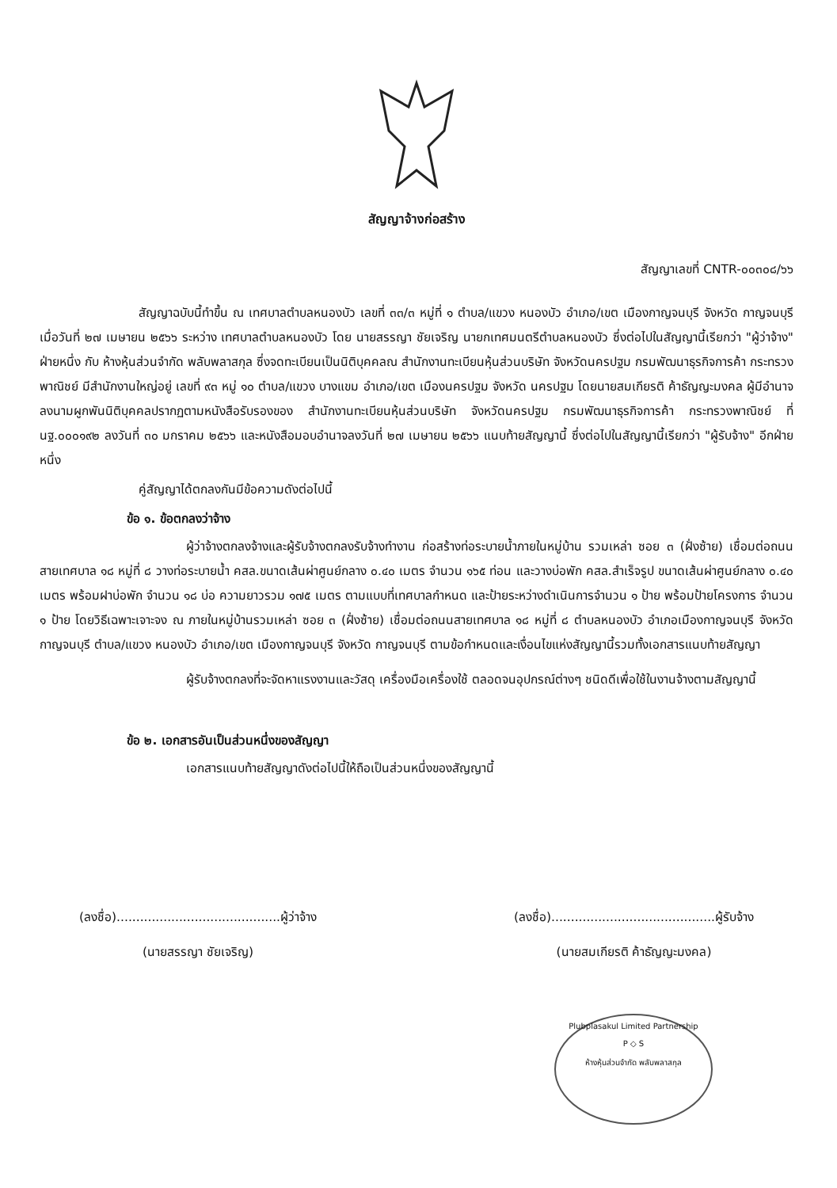สัญญาจ้างก่อสร้าง
สัญญาเลขที่ CNTR-๐๐๓๐๘/๖๖
สัญญาฉบับนี้ทำขึ้น ณ เทศบาลตำบลหนองบัว เลขที่ ๓๓/๓ หมู่ที่ ๑ ตำบล/แขวง หนองบัว อำเภอ/เขต เมืองกาญจนบุรี จังหวัด กาญจนบุรี เมื่อวันที่ ๒๗ เมษายน ๒๕๖๖ ระหว่าง เทศบาลตำบลหนองบัว โดย นายสรรญา ชัยเจริญ นายกเทศมนตรีตำบลหนองบัว ซึ่งต่อไปในสัญญานี้เรียกว่า "ผู้ว่าจ้าง" ฝ่ายหนึ่ง กับ ห้างหุ้นส่วนจำกัด พลับพลาสกุล ซึ่งจดทะเบียนเป็นนิติบุคคลณ สำนักงานทะเบียนหุ้นส่วนบริษัท จังหวัดนครปฐม กรมพัฒนาธุรกิจการค้า กระทรวงพาณิชย์ มีสำนักงานใหญ่อยู่ เลขที่ ๙๓ หมู่ ๑๐ ตำบล/แขวง บางแขม อำเภอ/เขต เมืองนครปฐม จังหวัด นครปฐม โดยนายสมเกียรติ ค้าธัญญะมงคล ผู้มีอำนาจลงนามผูกพันนิติบุคคลปรากฏตามหนังสือรับรองของ สำนักงานทะเบียนหุ้นส่วนบริษัท จังหวัดนครปฐม กรมพัฒนาธุรกิจการค้า กระทรวงพาณิชย์ ที่ นฐ.๐๐๐๑๙๒ ลงวันที่ ๓๐ มกราคม ๒๕๖๖ และหนังสือมอบอำนาจลงวันที่ ๒๗ เมษายน ๒๕๖๖ แนบท้ายสัญญานี้ ซึ่งต่อไปในสัญญานี้เรียกว่า "ผู้รับจ้าง" อีกฝ่ายหนึ่ง
คู่สัญญาได้ตกลงกันมีข้อความดังต่อไปนี้
ข้อ ๑. ข้อตกลงว่าจ้าง
ผู้ว่าจ้างตกลงจ้างและผู้รับจ้างตกลงรับจ้างทำงาน ก่อสร้างท่อระบายน้ำภายในหมู่บ้าน รวมเหล่า ซอย ๓ (ฝั่งซ้าย) เชื่อมต่อถนนสายเทศบาล ๑๘ หมู่ที่ ๘ วางท่อระบายน้ำ คสล.ขนาดเส้นผ่าศูนย์กลาง ๐.๔๐ เมตร จำนวน ๑๖๕ ท่อน และวางบ่อพัก คสล.สำเร็จรูป ขนาดเส้นผ่าศูนย์กลาง ๐.๔๐ เมตร พร้อมฝาบ่อพัก จำนวน ๑๘ บ่อ ความยาวรวม ๑๗๕ เมตร ตามแบบที่เทศบาลกำหนด และป้ายระหว่างดำเนินการจำนวน ๑ ป้าย พร้อมป้ายโครงการ จำนวน ๑ ป้าย โดยวิธีเฉพาะเจาะจง ณ ภายในหมู่บ้านรวมเหล่า ซอย ๓ (ฝั่งซ้าย) เชื่อมต่อถนนสายเทศบาล ๑๘ หมู่ที่ ๘ ตำบลหนองบัว อำเภอเมืองกาญจนบุรี จังหวัดกาญจนบุรี ตำบล/แขวง หนองบัว อำเภอ/เขต เมืองกาญจนบุรี จังหวัด กาญจนบุรี ตามข้อกำหนดและเงื่อนไขแห่งสัญญานี้รวมทั้งเอกสารแนบท้ายสัญญา
ผู้รับจ้างตกลงที่จะจัดหาแรงงานและวัสดุ เครื่องมือเครื่องใช้ ตลอดจนอุปกรณ์ต่างๆ ชนิดดีเพื่อใช้ในงานจ้างตามสัญญานี้
ข้อ ๒. เอกสารอันเป็นส่วนหนึ่งของสัญญา
เอกสารแนบท้ายสัญญาดังต่อไปนี้ให้ถือเป็นส่วนหนึ่งของสัญญานี้
Plubplasakul Limited Partnership
P ◇ S
ห้างหุ้นส่วนจำกัด พลับพลาสกุล
(ลงชื่อ)..........................................ผู้ว่าจ้าง
(นายสรรญา ชัยเจริญ)
(ลงชื่อ)..........................................ผู้รับจ้าง
(นายสมเกียรติ ค้าธัญญะมงคล)